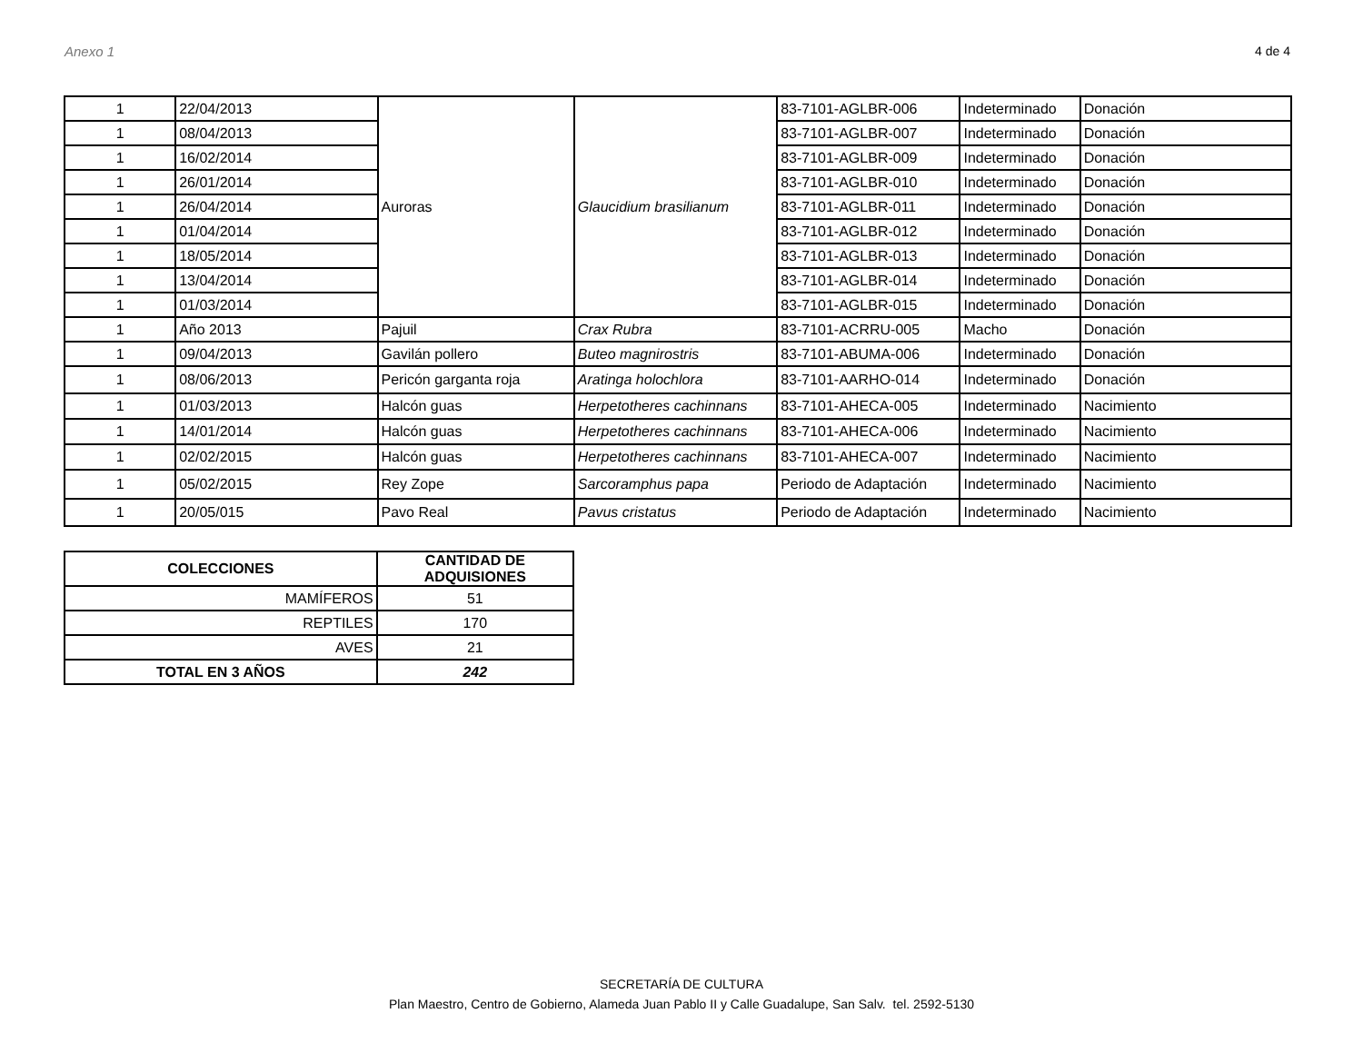Anexo 1 4 de 4
| 1 | 22/04/2013 | Auroras | Glaucidium brasilianum | 83-7101-AGLBR-006 | Indeterminado | Donación |
| 1 | 08/04/2013 | | | 83-7101-AGLBR-007 | Indeterminado | Donación |
| 1 | 16/02/2014 | | | 83-7101-AGLBR-009 | Indeterminado | Donación |
| 1 | 26/01/2014 | | | 83-7101-AGLBR-010 | Indeterminado | Donación |
| 1 | 26/04/2014 | | | 83-7101-AGLBR-011 | Indeterminado | Donación |
| 1 | 01/04/2014 | | | 83-7101-AGLBR-012 | Indeterminado | Donación |
| 1 | 18/05/2014 | | | 83-7101-AGLBR-013 | Indeterminado | Donación |
| 1 | 13/04/2014 | | | 83-7101-AGLBR-014 | Indeterminado | Donación |
| 1 | 01/03/2014 | | | 83-7101-AGLBR-015 | Indeterminado | Donación |
| 1 | Año 2013 | Pajuil | Crax Rubra | 83-7101-ACRRU-005 | Macho | Donación |
| 1 | 09/04/2013 | Gavilán pollero | Buteo magnirostris | 83-7101-ABUMA-006 | Indeterminado | Donación |
| 1 | 08/06/2013 | Pericón garganta roja | Aratinga holochlora | 83-7101-AARHO-014 | Indeterminado | Donación |
| 1 | 01/03/2013 | Halcón guas | Herpetotheres cachinnans | 83-7101-AHECA-005 | Indeterminado | Nacimiento |
| 1 | 14/01/2014 | Halcón guas | Herpetotheres cachinnans | 83-7101-AHECA-006 | Indeterminado | Nacimiento |
| 1 | 02/02/2015 | Halcón guas | Herpetotheres cachinnans | 83-7101-AHECA-007 | Indeterminado | Nacimiento |
| 1 | 05/02/2015 | Rey Zope | Sarcoramphus papa | Periodo de Adaptación | Indeterminado | Nacimiento |
| 1 | 20/05/015 | Pavo Real | Pavus cristatus | Periodo de Adaptación | Indeterminado | Nacimiento |
| COLECCIONES | CANTIDAD DE ADQUISIONES |
| --- | --- |
| MAMÍFEROS | 51 |
| REPTILES | 170 |
| AVES | 21 |
| TOTAL EN 3 AÑOS | 242 |
SECRETARÍA DE CULTURA
Plan Maestro, Centro de Gobierno, Alameda Juan Pablo II y Calle Guadalupe, San Salv. tel. 2592-5130